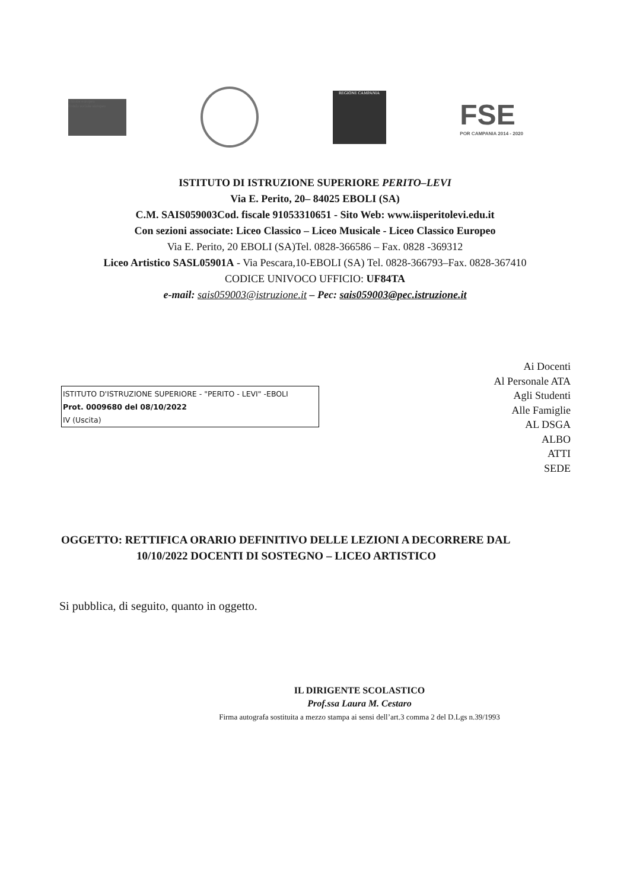Unione europea
Fondo sociale europeo
REGIONE CAMPANIA
FSE
POR CAMPANIA 2014 - 2020
ISTITUTO DI ISTRUZIONE SUPERIORE PERITO–LEVI
Via E. Perito, 20– 84025 EBOLI (SA)
C.M. SAIS059003Cod. fiscale 91053310651 - Sito Web: www.iisperitolevi.edu.it
Con sezioni associate: Liceo Classico – Liceo Musicale - Liceo Classico Europeo
Via E. Perito, 20 EBOLI (SA)Tel. 0828-366586 – Fax. 0828 -369312
Liceo Artistico SASL05901A - Via Pescara,10-EBOLI (SA) Tel. 0828-366793–Fax. 0828-367410
CODICE UNIVOCO UFFICIO: UF84TA
e-mail: sais059003@istruzione.it – Pec: sais059003@pec.istruzione.it
ISTITUTO D'ISTRUZIONE SUPERIORE - "PERITO - LEVI" -EBOLI
Prot. 0009680 del 08/10/2022
IV (Uscita)
Ai Docenti
Al Personale ATA
Agli Studenti
Alle Famiglie
AL DSGA
ALBO
ATTI
SEDE
OGGETTO: RETTIFICA ORARIO DEFINITIVO DELLE LEZIONI A DECORRERE DAL
10/10/2022 DOCENTI DI SOSTEGNO – LICEO ARTISTICO
Si pubblica, di seguito, quanto in oggetto.
IL DIRIGENTE SCOLASTICO
Prof.ssa Laura M. Cestaro
Firma autografa sostituita a mezzo stampa ai sensi dell’art.3 comma 2 del D.Lgs n.39/1993